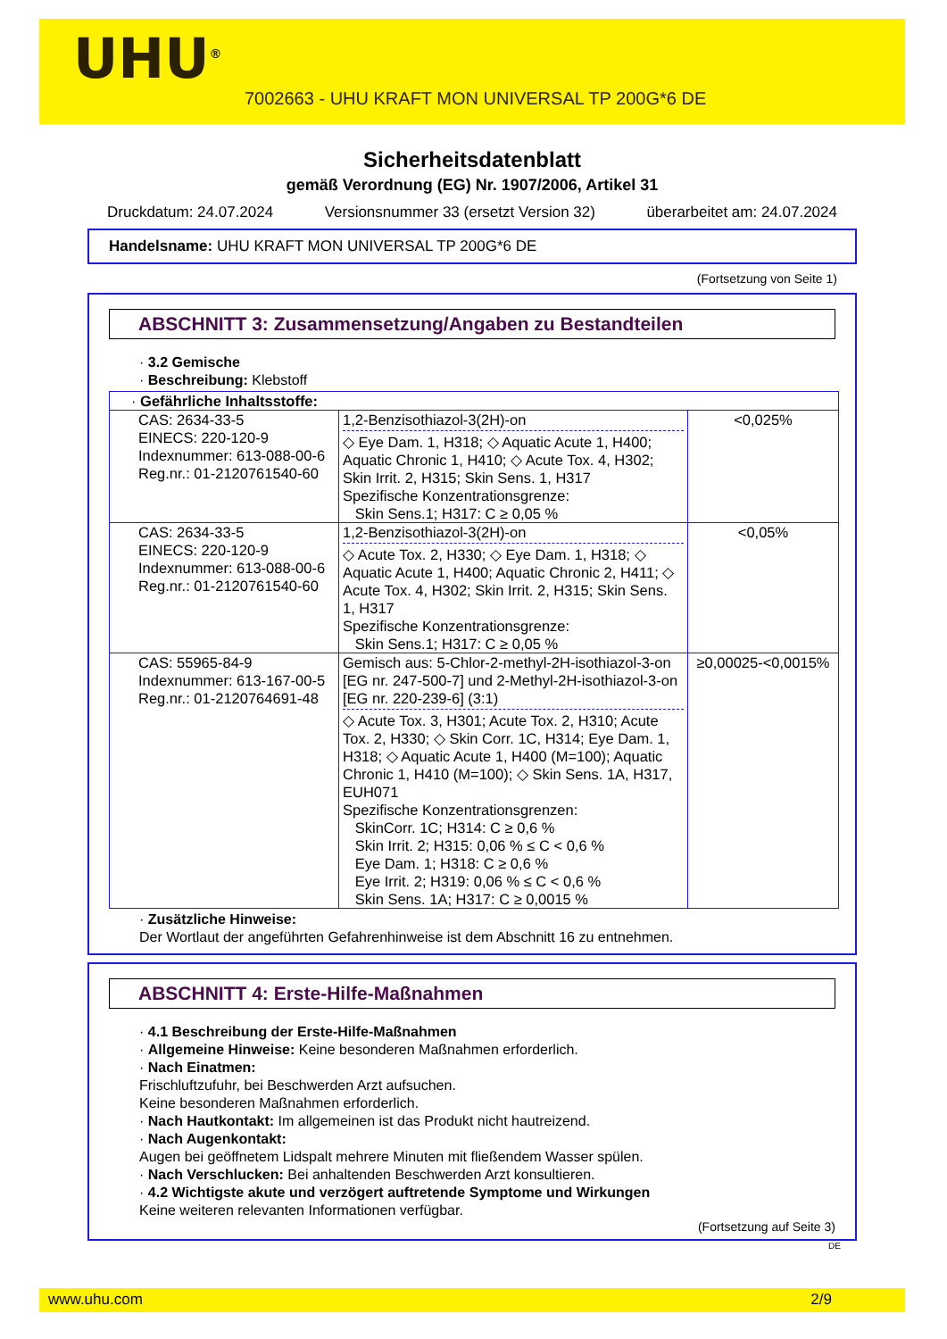UHU<sup>®</sup>
7002663 - UHU KRAFT MON UNIVERSAL TP 200G*6 DE
Sicherheitsdatenblatt
gemäß Verordnung (EG) Nr. 1907/2006, Artikel 31
Druckdatum: 24.07.2024 Versionsnummer 33 (ersetzt Version 32) überarbeitet am: 24.07.2024
Handelsname: UHU KRAFT MON UNIVERSAL TP 200G*6 DE
(Fortsetzung von Seite 1)
ABSCHNITT 3: Zusammensetzung/Angaben zu Bestandteilen
· 3.2 Gemische
· Beschreibung: Klebstoff
| · Gefährliche Inhaltsstoffe: | | |
| CAS: 2634-33-5 EINECS: 220-120-9 Indexnummer: 613-088-00-6 Reg.nr.: 01-2120761540-60 | 1,2-Benzisothiazol-3(2H)-on ◇ Eye Dam. 1, H318; ◇ Aquatic Acute 1, H400; Aquatic Chronic 1, H410; ◇ Acute Tox. 4, H302; Skin Irrit. 2, H315; Skin Sens. 1, H317 Spezifische Konzentrationsgrenze: Skin Sens.1; H317: C ≥ 0,05 % | <0,025% |
| CAS: 2634-33-5 EINECS: 220-120-9 Indexnummer: 613-088-00-6 Reg.nr.: 01-2120761540-60 | 1,2-Benzisothiazol-3(2H)-on ◇ Acute Tox. 2, H330; ◇ Eye Dam. 1, H318; ◇ Aquatic Acute 1, H400; Aquatic Chronic 2, H411; ◇ Acute Tox. 4, H302; Skin Irrit. 2, H315; Skin Sens. 1, H317 Spezifische Konzentrationsgrenze: Skin Sens.1; H317: C ≥ 0,05 % | <0,05% |
| CAS: 55965-84-9 Indexnummer: 613-167-00-5 Reg.nr.: 01-2120764691-48 | Gemisch aus: 5-Chlor-2-methyl-2H-isothiazol-3-on [EG nr. 247-500-7] und 2-Methyl-2H-isothiazol-3-on [EG nr. 220-239-6] (3:1) ◇ Acute Tox. 3, H301; Acute Tox. 2, H310; Acute Tox. 2, H330; ◇ Skin Corr. 1C, H314; Eye Dam. 1, H318; ◇ Aquatic Acute 1, H400 (M=100); Aquatic Chronic 1, H410 (M=100); ◇ Skin Sens. 1A, H317, EUH071 Spezifische Konzentrationsgrenzen: SkinCorr. 1C; H314: C ≥ 0,6 % Skin Irrit. 2; H315: 0,06 % ≤ C < 0,6 % Eye Dam. 1; H318: C ≥ 0,6 % Eye Irrit. 2; H319: 0,06 % ≤ C < 0,6 % Skin Sens. 1A; H317: C ≥ 0,0015 % | ≥0,00025-<0,0015% |
· Zusätzliche Hinweise:
Der Wortlaut der angeführten Gefahrenhinweise ist dem Abschnitt 16 zu entnehmen.
ABSCHNITT 4: Erste-Hilfe-Maßnahmen
· 4.1 Beschreibung der Erste-Hilfe-Maßnahmen
· Allgemeine Hinweise: Keine besonderen Maßnahmen erforderlich.
· Nach Einatmen:
Frischluftzufuhr, bei Beschwerden Arzt aufsuchen.
Keine besonderen Maßnahmen erforderlich.
· Nach Hautkontakt: Im allgemeinen ist das Produkt nicht hautreizend.
· Nach Augenkontakt:
Augen bei geöffnetem Lidspalt mehrere Minuten mit fließendem Wasser spülen.
· Nach Verschlucken: Bei anhaltenden Beschwerden Arzt konsultieren.
· 4.2 Wichtigste akute und verzögert auftretende Symptome und Wirkungen
Keine weiteren relevanten Informationen verfügbar.
(Fortsetzung auf Seite 3)
DE
www.uhu.com 2/9